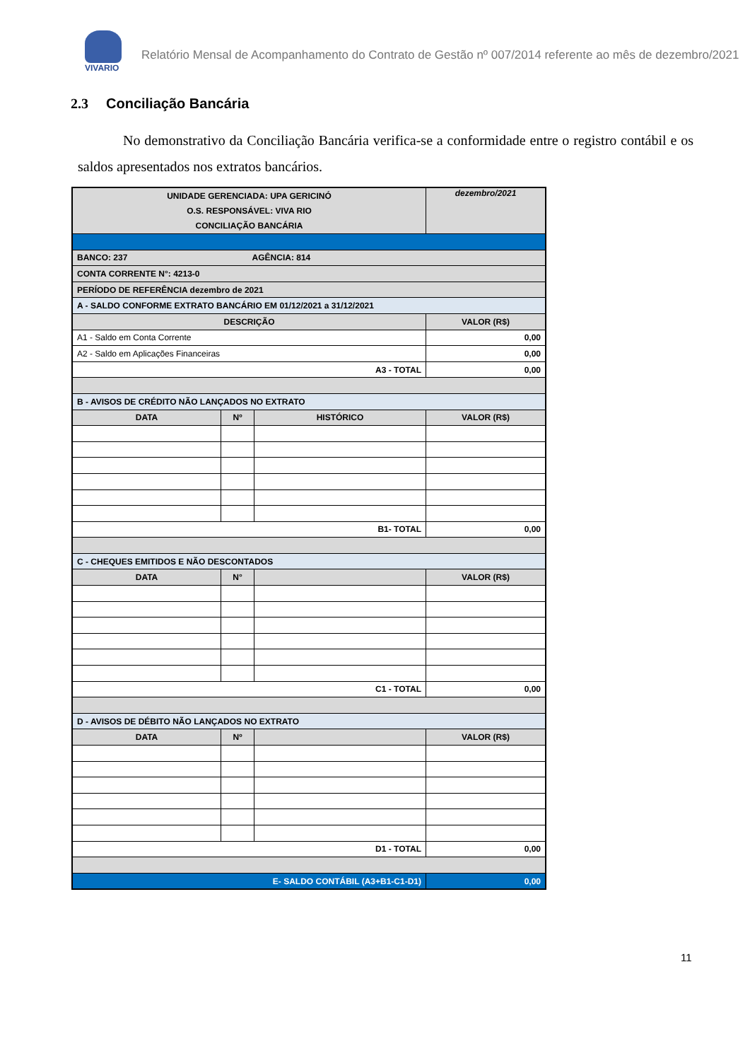VIVARIO
Relatório Mensal de Acompanhamento do Contrato de Gestão nº 007/2014 referente ao mês de dezembro/2021
2.3 Conciliação Bancária
No demonstrativo da Conciliação Bancária verifica-se a conformidade entre o registro contábil e os saldos apresentados nos extratos bancários.
| UNIDADE GERENCIADA: UPA GERICINÓ O.S. RESPONSÁVEL: VIVA RIO CONCILIAÇÃO BANCÁRIA | | | dezembro/2021 |
| BANCO: 237 AGÊNCIA: 814 | | | |
| CONTA CORRENTE N°: 4213-0 | | | |
| PERÍODO DE REFERÊNCIA dezembro de 2021 | | | |
| A - SALDO CONFORME EXTRATO BANCÁRIO EM 01/12/2021 a 31/12/2021 | | | |
| DESCRIÇÃO | | | VALOR (R$) |
| A1 - Saldo em Conta Corrente | | | 0,00 |
| A2 - Saldo em Aplicações Financeiras | | | 0,00 |
| A3 - TOTAL | | | 0,00 |
| B - AVISOS DE CRÉDITO NÃO LANÇADOS NO EXTRATO | | | |
| DATA | Nº | HISTÓRICO | VALOR (R$) |
| B1- TOTAL | | | 0,00 |
| C - CHEQUES EMITIDOS E NÃO DESCONTADOS | | | |
| DATA | N° | | VALOR (R$) |
| C1 - TOTAL | | | 0,00 |
| D - AVISOS DE DÉBITO NÃO LANÇADOS NO EXTRATO | | | |
| DATA | Nº | | VALOR (R$) |
| D1 - TOTAL | | | 0,00 |
| E- SALDO CONTÁBIL (A3+B1-C1-D1) | | | 0,00 |
11